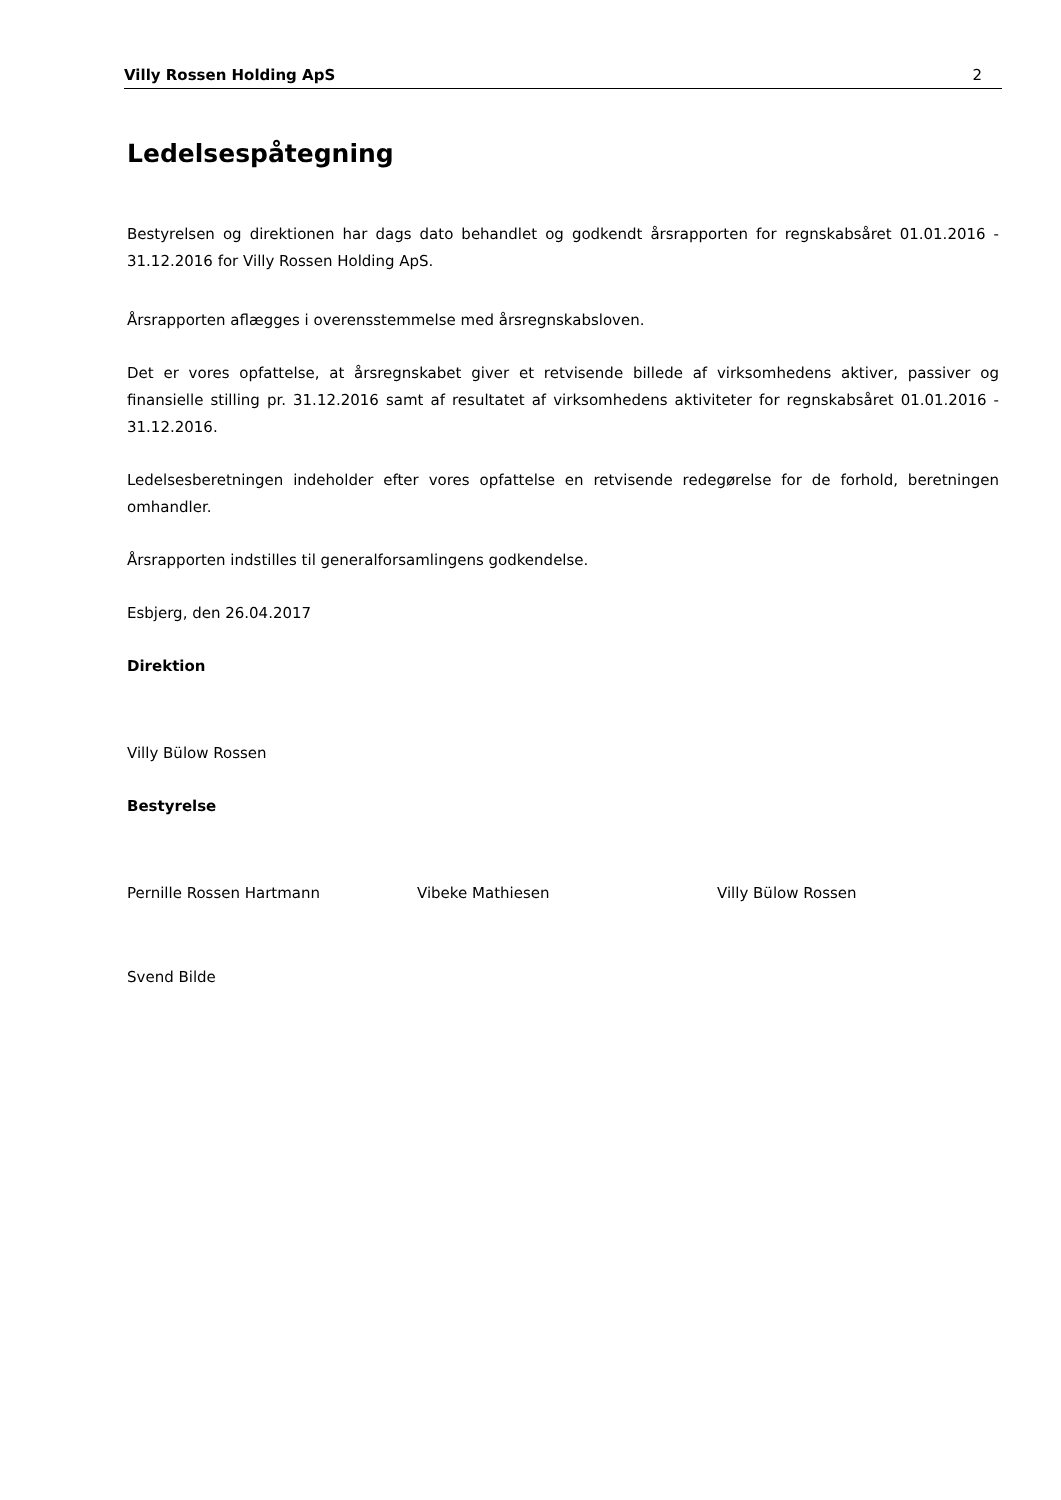Villy Rossen Holding ApS 2
Ledelsespåtegning
Bestyrelsen og direktionen har dags dato behandlet og godkendt årsrapporten for regnskabsåret 01.01.2016 - 31.12.2016 for Villy Rossen Holding ApS.
Årsrapporten aflægges i overensstemmelse med årsregnskabsloven.
Det er vores opfattelse, at årsregnskabet giver et retvisende billede af virksomhedens aktiver, passiver og finansielle stilling pr. 31.12.2016 samt af resultatet af virksomhedens aktiviteter for regnskabsåret 01.01.2016 - 31.12.2016.
Ledelsesberetningen indeholder efter vores opfattelse en retvisende redegørelse for de forhold, beretningen omhandler.
Årsrapporten indstilles til generalforsamlingens godkendelse.
Esbjerg, den 26.04.2017
Direktion
Villy Bülow Rossen
Bestyrelse
Pernille Rossen Hartmann Vibeke Mathiesen Villy Bülow Rossen
Svend Bilde